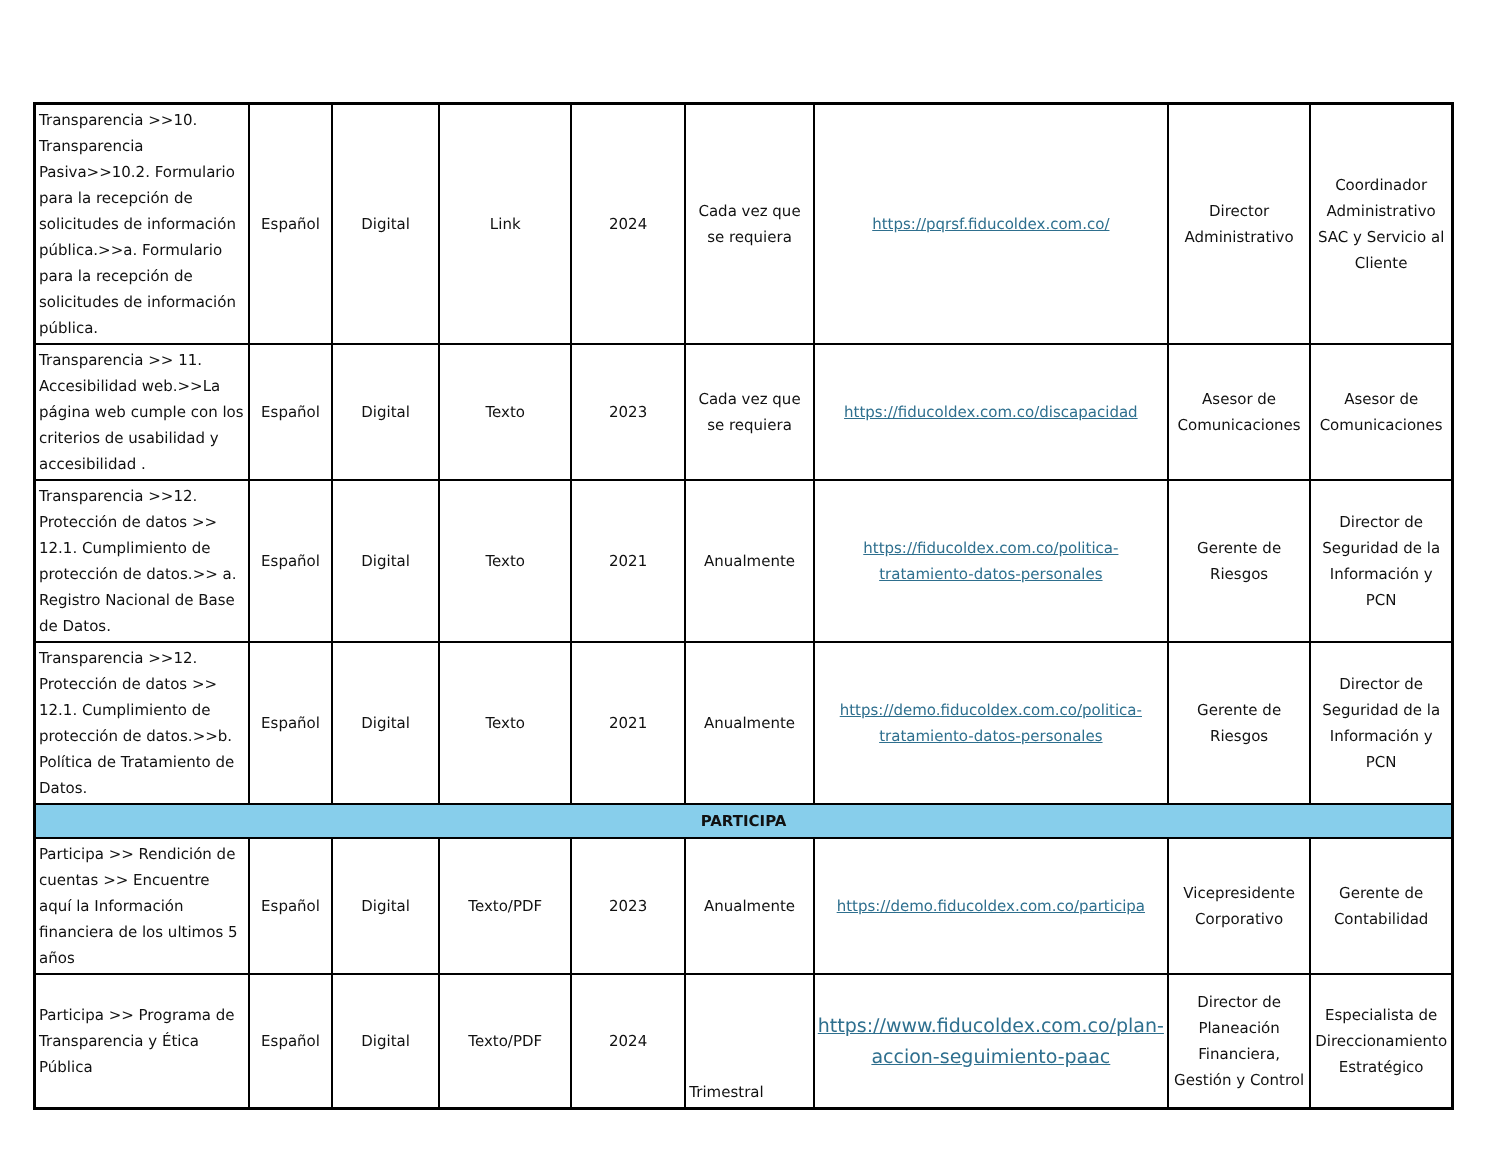| Transparencia >>10. Transparencia Pasiva>>10.2. Formulario para la recepción de solicitudes de información pública.>>a. Formulario para la recepción de solicitudes de información pública. | Español | Digital | Link | 2024 | Cada vez que se requiera | https://pqrsf.fiducoldex.com.co/ | Director Administrativo | Coordinador Administrativo SAC y Servicio al Cliente |
| Transparencia >> 11. Accesibilidad web.>>La página web cumple con los criterios de usabilidad y accesibilidad . | Español | Digital | Texto | 2023 | Cada vez que se requiera | https://fiducoldex.com.co/discapacidad | Asesor de Comunicaciones | Asesor de Comunicaciones |
| Transparencia >>12. Protección de datos >> 12.1. Cumplimiento de protección de datos.>> a. Registro Nacional de Base de Datos. | Español | Digital | Texto | 2021 | Anualmente | https://fiducoldex.com.co/politica-tratamiento-datos-personales | Gerente de Riesgos | Director de Seguridad de la Información y PCN |
| Transparencia >>12. Protección de datos >> 12.1. Cumplimiento de protección de datos.>>b. Política de Tratamiento de Datos. | Español | Digital | Texto | 2021 | Anualmente | https://demo.fiducoldex.com.co/politica-tratamiento-datos-personales | Gerente de Riesgos | Director de Seguridad de la Información y PCN |
| PARTICIPA | | | | | | | | |
| Participa >> Rendición de cuentas >> Encuentre aquí la Información financiera de los ultimos 5 años | Español | Digital | Texto/PDF | 2023 | Anualmente | https://demo.fiducoldex.com.co/participa | Vicepresidente Corporativo | Gerente de Contabilidad |
| Participa >> Programa de Transparencia y Ética Pública | Español | Digital | Texto/PDF | 2024 | Trimestral | https://www.fiducoldex.com.co/plan-accion-seguimiento-paac | Director de Planeación Financiera, Gestión y Control | Especialista de Direccionamiento Estratégico |